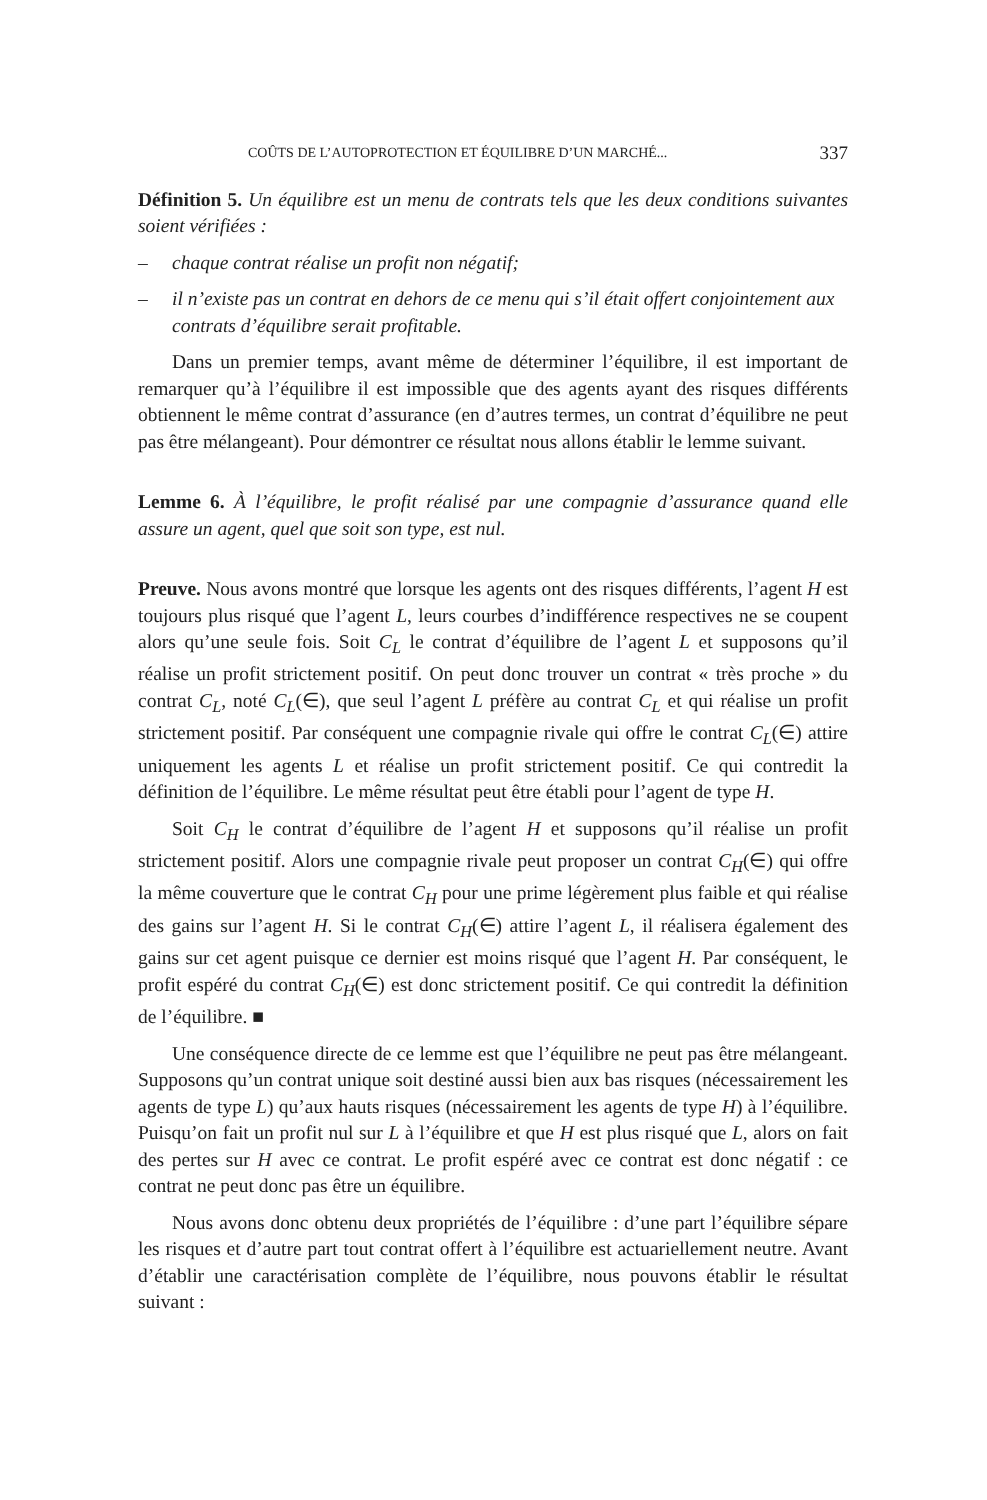COÛTS DE L’AUTOPROTECTION ET ÉQUILIBRE D’UN MARCHÉ... 337
Définition 5. Un équilibre est un menu de contrats tels que les deux conditions suivantes soient vérifiées :
– chaque contrat réalise un profit non négatif;
– il n’existe pas un contrat en dehors de ce menu qui s’il était offert conjointement aux contrats d’équilibre serait profitable.
Dans un premier temps, avant même de déterminer l’équilibre, il est important de remarquer qu’à l’équilibre il est impossible que des agents ayant des risques différents obtiennent le même contrat d’assurance (en d’autres termes, un contrat d’équilibre ne peut pas être mélangeant). Pour démontrer ce résultat nous allons établir le lemme suivant.
Lemme 6. À l’équilibre, le profit réalisé par une compagnie d’assurance quand elle assure un agent, quel que soit son type, est nul.
Preuve. Nous avons montré que lorsque les agents ont des risques différents, l’agent H est toujours plus risqué que l’agent L, leurs courbes d’indifférence respectives ne se coupent alors qu’une seule fois. Soit C<sub>L</sub> le contrat d’équilibre de l’agent L et supposons qu’il réalise un profit strictement positif. On peut donc trouver un contrat « très proche » du contrat C<sub>L</sub>, noté C<sub>L</sub>(∈), que seul l’agent L préfère au contrat C<sub>L</sub> et qui réalise un profit strictement positif. Par conséquent une compagnie rivale qui offre le contrat C<sub>L</sub>(∈) attire uniquement les agents L et réalise un profit strictement positif. Ce qui contredit la définition de l’équilibre. Le même résultat peut être établi pour l’agent de type H.
Soit C<sub>H</sub> le contrat d’équilibre de l’agent H et supposons qu’il réalise un profit strictement positif. Alors une compagnie rivale peut proposer un contrat C<sub>H</sub>(∈) qui offre la même couverture que le contrat C<sub>H</sub> pour une prime légèrement plus faible et qui réalise des gains sur l’agent H. Si le contrat C<sub>H</sub>(∈) attire l’agent L, il réalisera également des gains sur cet agent puisque ce dernier est moins risqué que l’agent H. Par conséquent, le profit espéré du contrat C<sub>H</sub>(∈) est donc strictement positif. Ce qui contredit la définition de l’équilibre. ■
Une conséquence directe de ce lemme est que l’équilibre ne peut pas être mélangeant. Supposons qu’un contrat unique soit destiné aussi bien aux bas risques (nécessairement les agents de type L) qu’aux hauts risques (nécessairement les agents de type H) à l’équilibre. Puisqu’on fait un profit nul sur L à l’équilibre et que H est plus risqué que L, alors on fait des pertes sur H avec ce contrat. Le profit espéré avec ce contrat est donc négatif : ce contrat ne peut donc pas être un équilibre.
Nous avons donc obtenu deux propriétés de l’équilibre : d’une part l’équilibre sépare les risques et d’autre part tout contrat offert à l’équilibre est actuariellement neutre. Avant d’établir une caractérisation complète de l’équilibre, nous pouvons établir le résultat suivant :